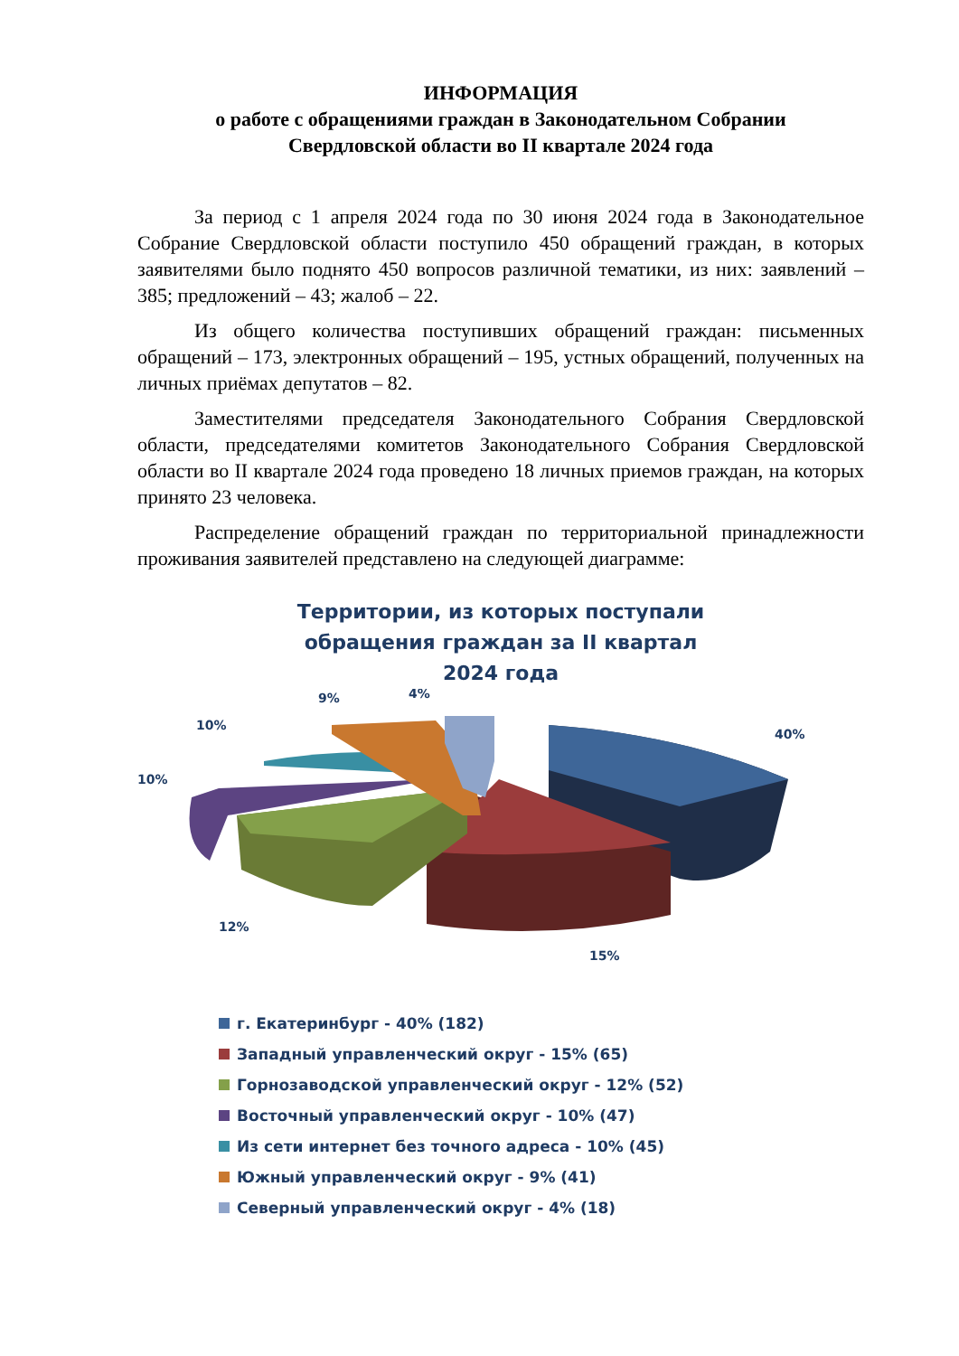ИНФОРМАЦИЯ
о работе с обращениями граждан в Законодательном Собрании
Свердловской области во II квартале 2024 года
За период с 1 апреля 2024 года по 30 июня 2024 года в Законодательное Собрание Свердловской области поступило 450 обращений граждан, в которых заявителями было поднято 450 вопросов различной тематики, из них: заявлений – 385; предложений – 43; жалоб – 22.
Из общего количества поступивших обращений граждан: письменных обращений – 173, электронных обращений – 195, устных обращений, полученных на личных приёмах депутатов – 82.
Заместителями председателя Законодательного Собрания Свердловской области, председателями комитетов Законодательного Собрания Свердловской области во II квартале 2024 года проведено 18 личных приемов граждан, на которых принято 23 человека.
Распределение обращений граждан по территориальной принадлежности проживания заявителей представлено на следующей диаграмме:
Территории, из которых поступали
обращения граждан за II квартал
2024 года
40%
15%
12%
10%
10%
9%
4%
г. Екатеринбург - 40% (182)
Западный управленческий округ - 15% (65)
Горнозаводской управленческий округ - 12% (52)
Восточный управленческий округ - 10% (47)
Из сети интернет без точного адреса - 10% (45)
Южный управленческий округ - 9% (41)
Северный управленческий округ - 4% (18)